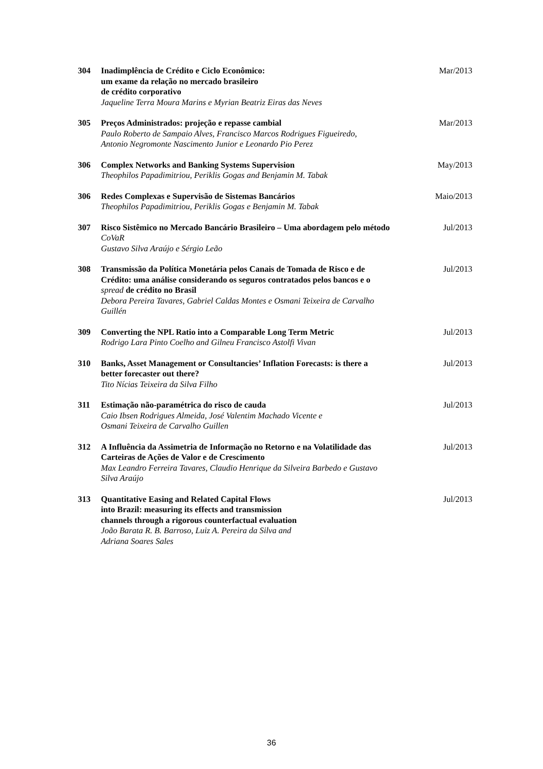304 Inadimplência de Crédito e Ciclo Econômico:
um exame da relação no mercado brasileiro
de crédito corporativo
Jaqueline Terra Moura Marins e Myrian Beatriz Eiras das Neves
Mar/2013
305 Preços Administrados: projeção e repasse cambial
Paulo Roberto de Sampaio Alves, Francisco Marcos Rodrigues Figueiredo,
Antonio Negromonte Nascimento Junior e Leonardo Pio Perez
Mar/2013
306 Complex Networks and Banking Systems Supervision
Theophilos Papadimitriou, Periklis Gogas and Benjamin M. Tabak
May/2013
306 Redes Complexas e Supervisão de Sistemas Bancários
Theophilos Papadimitriou, Periklis Gogas e Benjamin M. Tabak
Maio/2013
307 Risco Sistêmico no Mercado Bancário Brasileiro – Uma abordagem pelo método CoVaR
Gustavo Silva Araújo e Sérgio Leão
Jul/2013
308 Transmissão da Política Monetária pelos Canais de Tomada de Risco e de Crédito: uma análise considerando os seguros contratados pelos bancos e o spread de crédito no Brasil
Debora Pereira Tavares, Gabriel Caldas Montes e Osmani Teixeira de Carvalho Guillén
Jul/2013
309 Converting the NPL Ratio into a Comparable Long Term Metric
Rodrigo Lara Pinto Coelho and Gilneu Francisco Astolfi Vivan
Jul/2013
310 Banks, Asset Management or Consultancies’ Inflation Forecasts: is there a better forecaster out there?
Tito Nícias Teixeira da Silva Filho
Jul/2013
311 Estimação não-paramétrica do risco de cauda
Caio Ibsen Rodrigues Almeida, José Valentim Machado Vicente e
Osmani Teixeira de Carvalho Guillen
Jul/2013
312 A Influência da Assimetria de Informação no Retorno e na Volatilidade das Carteiras de Ações de Valor e de Crescimento
Max Leandro Ferreira Tavares, Claudio Henrique da Silveira Barbedo e Gustavo Silva Araújo
Jul/2013
313 Quantitative Easing and Related Capital Flows
into Brazil: measuring its effects and transmission
channels through a rigorous counterfactual evaluation
João Barata R. B. Barroso, Luiz A. Pereira da Silva and
Adriana Soares Sales
Jul/2013
36